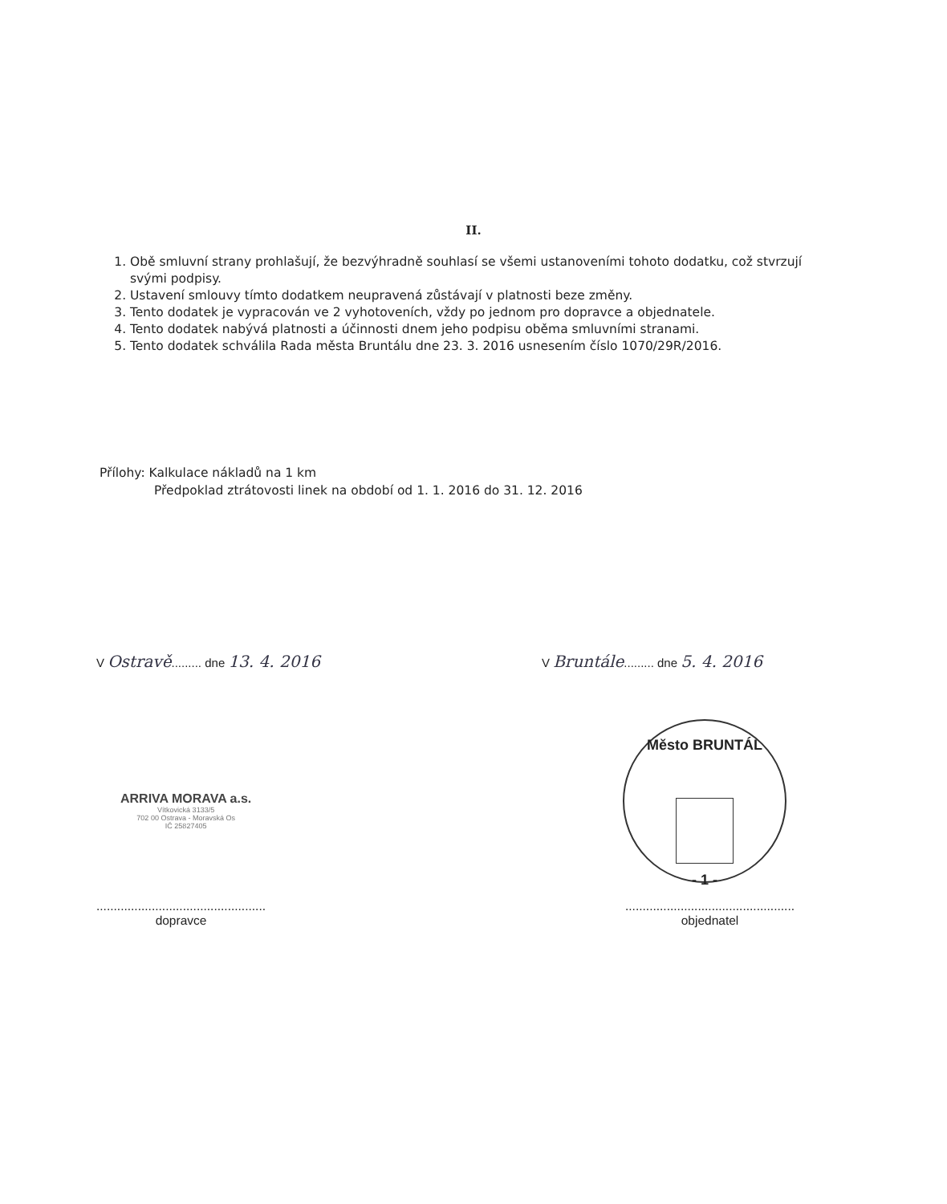II.
1. Obě smluvní strany prohlašují, že bezvýhradně souhlasí se všemi ustanoveními tohoto dodatku, což stvrzují svými podpisy.
2. Ustavení smlouvy tímto dodatkem neupravená zůstávají v platnosti beze změny.
3. Tento dodatek je vypracován ve 2 vyhotoveních, vždy po jednom pro dopravce a objednatele.
4. Tento dodatek nabývá platnosti a účinnosti dnem jeho podpisu oběma smluvními stranami.
5. Tento dodatek schválila Rada města Bruntálu dne 23. 3. 2016 usnesením číslo 1070/29R/2016.
Přílohy: Kalkulace nákladů na 1 km
Předpoklad ztrátovosti linek na období od 1. 1. 2016 do 31. 12. 2016
V Ostravě......... dne 13. 4. 2016
V Bruntále......... dne 5. 4. 2016
ARRIVA MORAVA a.s.
Vítkovická 3133/5
702 00 Ostrava - Moravská Os
IČ 25827405
Město BRUNTÁL
- 1 -
.................................................
dopravce
.................................................
objednatel